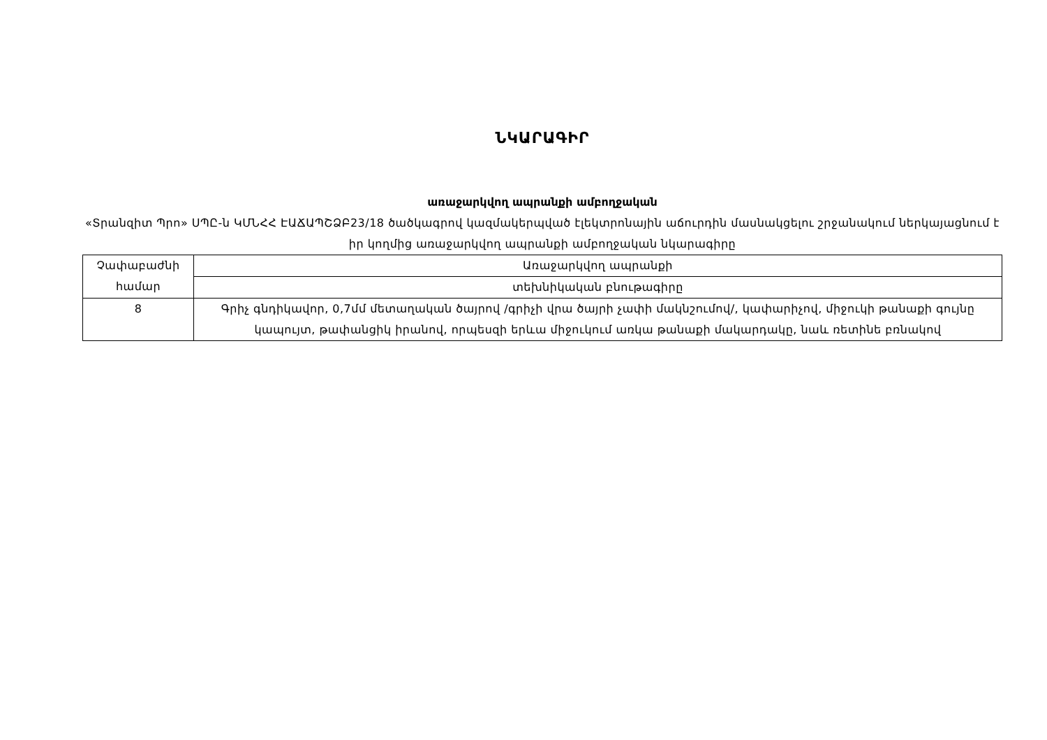ՆԿԱՐԱԳԻՐ
առաջարկվող ապրանքի ամբողջական
«Տրանզիտ Պրո» ՍՊԸ-ն ԿՄՆՀՀ ԷԱՃԱՊՇՁԲ23/18 ծածկագրով կազմակերպված էլեկտրոնային աճուրդին մասնակցելու շրջանակում ներկայացնում է իր կողմից առաջարկվող ապրանքի ամբողջական նկարագիրը
| Չափաբաժնի համար | Առաջարկվող ապրանքի |
| | տեխնիկական բնութագիրը |
| 8 | Գրիչ գնդիկավոր, 0,7մմ մետաղական ծայրով /գրիչի վրա ծայրի չափի մակնշումով/, կափարիչով, միջուկի թանաքի գույնը կապույտ, թափանցիկ իրանով, որպեսզի երևա միջուկում առկա թանաքի մակարդակը, նաև ռետինե բռնակով |